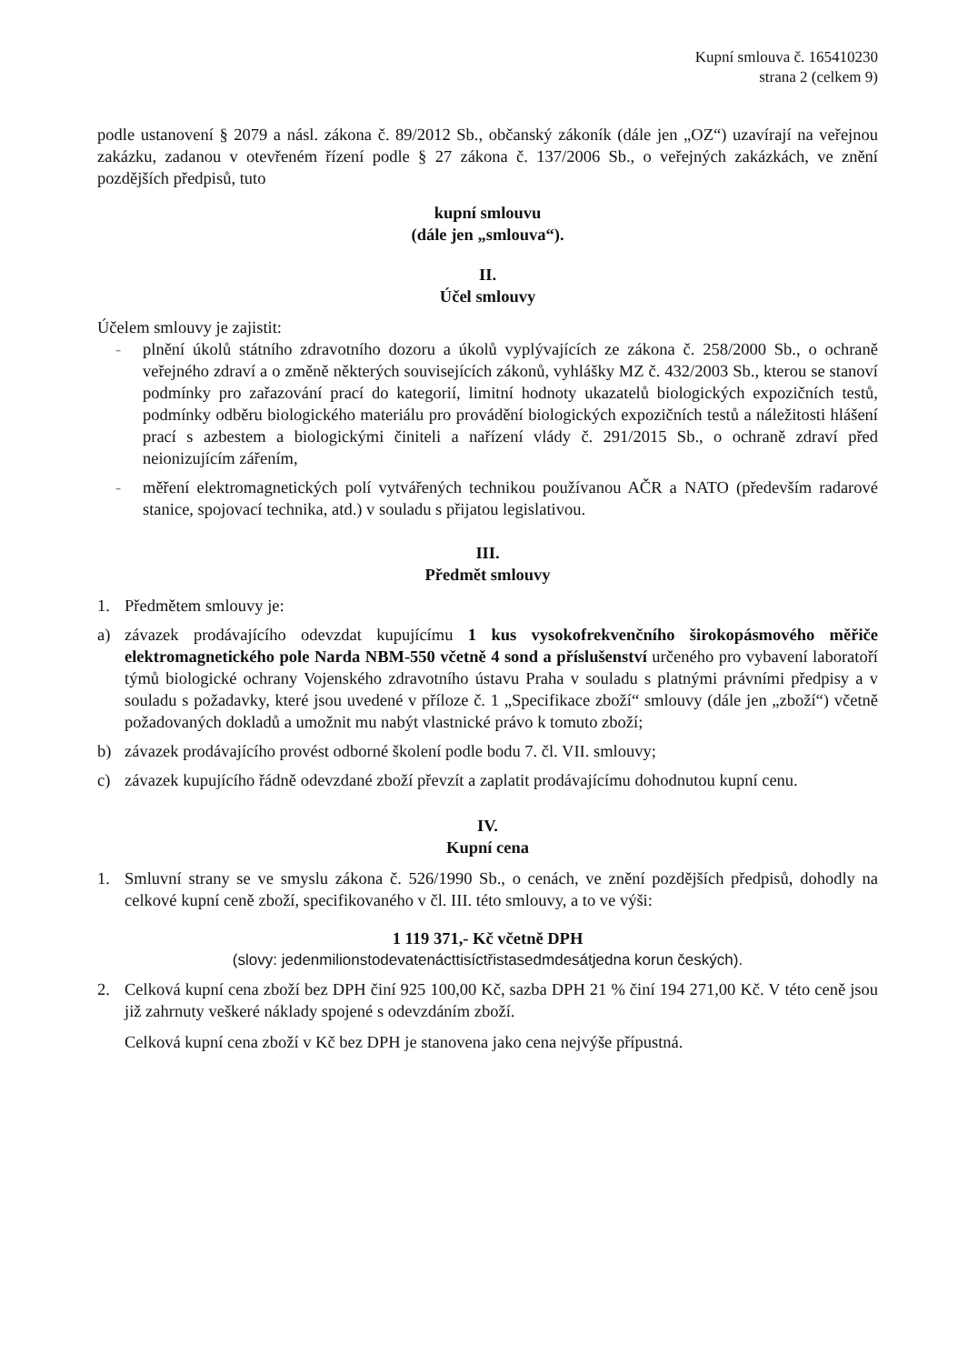Kupní smlouva č. 165410230
strana 2 (celkem 9)
podle ustanovení § 2079 a násl. zákona č. 89/2012 Sb., občanský zákoník (dále jen „OZ“) uzavírají na veřejnou zakázku, zadanou v otevřeném řízení podle § 27 zákona č. 137/2006 Sb., o veřejných zakázkách, ve znění pozdějších předpisů, tuto
kupní smlouvu
(dále jen „smlouva“).
II.
Účel smlouvy
Účelem smlouvy je zajistit:
- plnění úkolů státního zdravotního dozoru a úkolů vyplývajících ze zákona č. 258/2000 Sb., o ochraně veřejného zdraví a o změně některých souvisejících zákonů, vyhlášky MZ č. 432/2003 Sb., kterou se stanoví podmínky pro zařazování prací do kategorií, limitní hodnoty ukazatelů biologických expozičních testů, podmínky odběru biologického materiálu pro provádění biologických expozičních testů a náležitosti hlášení prací s azbestem a biologickými činiteli a nařízení vlády č. 291/2015 Sb., o ochraně zdraví před neionizujícím zářením,
- měření elektromagnetických polí vytvářených technikou používanou AČR a NATO (především radarové stanice, spojovací technika, atd.) v souladu s přijatou legislativou.
III.
Předmět smlouvy
1. Předmětem smlouvy je:
a) závazek prodávajícího odevzdat kupujícímu 1 kus vysokofrekvenčního širokopásmového měřiče elektromagnetického pole Narda NBM-550 včetně 4 sond a příslušenství určeného pro vybavení laboratoří týmů biologické ochrany Vojenského zdravotního ústavu Praha v souladu s platnými právními předpisy a v souladu s požadavky, které jsou uvedené v příloze č. 1 „Specifikace zboží“ smlouvy (dále jen „zboží“) včetně požadovaných dokladů a umožnit mu nabýt vlastnické právo k tomuto zboží;
b) závazek prodávajícího provést odborné školení podle bodu 7. čl. VII. smlouvy;
c) závazek kupujícího řádně odevzdané zboží převzít a zaplatit prodávajícímu dohodnutou kupní cenu.
IV.
Kupní cena
1. Smluvní strany se ve smyslu zákona č. 526/1990 Sb., o cenách, ve znění pozdějších předpisů, dohodly na celkové kupní ceně zboží, specifikovaného v čl. III. této smlouvy, a to ve výši:
1 119 371,- Kč včetně DPH
(slovy: jedenmilionstodevatenácttisíctřistasedmdesátjedna korun českých).
2. Celková kupní cena zboží bez DPH činí 925 100,00 Kč, sazba DPH 21 % činí 194 271,00 Kč. V této ceně jsou již zahrnuty veškeré náklady spojené s odevzdáním zboží.
Celková kupní cena zboží v Kč bez DPH je stanovena jako cena nejvýše přípustná.